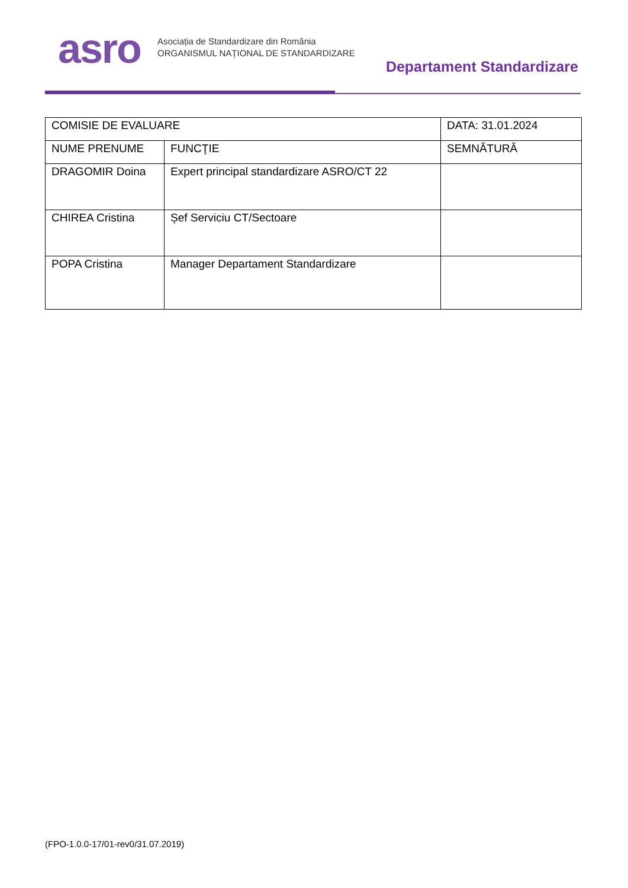asro
Asociația de Standardizare din România
ORGANISMUL NAȚIONAL DE STANDARDIZARE
Departament Standardizare
| COMISIE DE EVALUARE | | DATA: 31.01.2024 |
| NUME PRENUME | FUNCŢIE | SEMNĂTURĂ |
| DRAGOMIR Doina | Expert principal standardizare ASRO/CT 22 | |
| CHIREA Cristina | Șef Serviciu CT/Sectoare | |
| POPA Cristina | Manager Departament Standardizare | |
(FPO-1.0.0-17/01-rev0/31.07.2019)